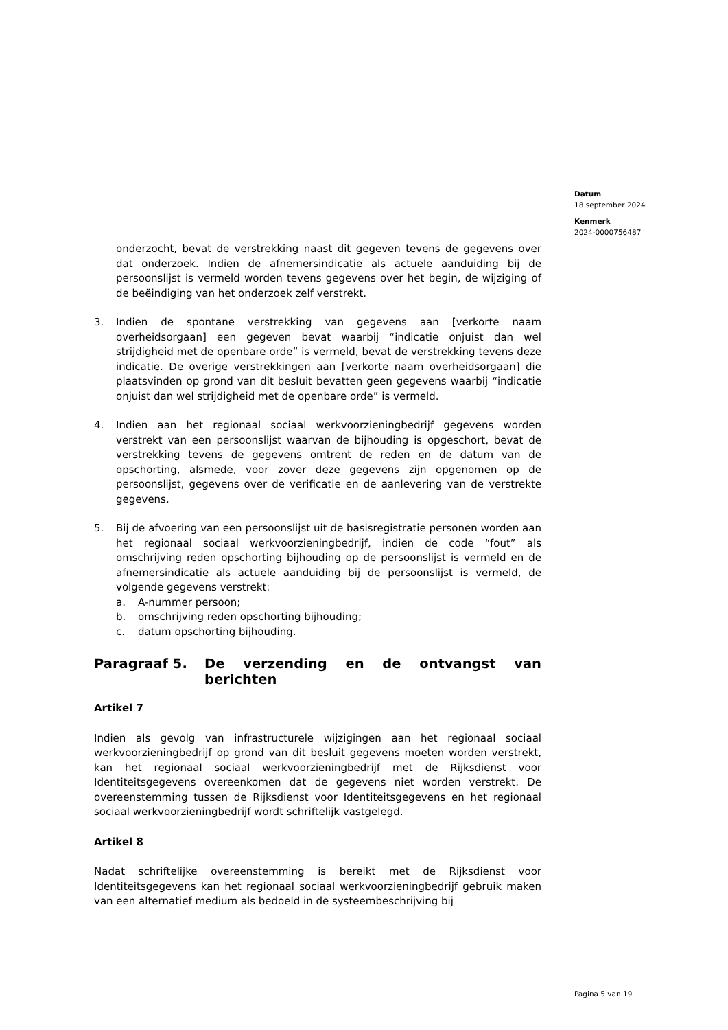Datum
18 september 2024
Kenmerk
2024-0000756487
onderzocht, bevat de verstrekking naast dit gegeven tevens de gegevens over dat onderzoek. Indien de afnemersindicatie als actuele aanduiding bij de persoonslijst is vermeld worden tevens gegevens over het begin, de wijziging of de beëindiging van het onderzoek zelf verstrekt.
3. Indien de spontane verstrekking van gegevens aan [verkorte naam overheidsorgaan] een gegeven bevat waarbij “indicatie onjuist dan wel strijdigheid met de openbare orde” is vermeld, bevat de verstrekking tevens deze indicatie. De overige verstrekkingen aan [verkorte naam overheidsorgaan] die plaatsvinden op grond van dit besluit bevatten geen gegevens waarbij “indicatie onjuist dan wel strijdigheid met de openbare orde” is vermeld.
4. Indien aan het regionaal sociaal werkvoorzieningbedrijf gegevens worden verstrekt van een persoonslijst waarvan de bijhouding is opgeschort, bevat de verstrekking tevens de gegevens omtrent de reden en de datum van de opschorting, alsmede, voor zover deze gegevens zijn opgenomen op de persoonslijst, gegevens over de verificatie en de aanlevering van de verstrekte gegevens.
5. Bij de afvoering van een persoonslijst uit de basisregistratie personen worden aan het regionaal sociaal werkvoorzieningbedrijf, indien de code “fout” als omschrijving reden opschorting bijhouding op de persoonslijst is vermeld en de afnemersindicatie als actuele aanduiding bij de persoonslijst is vermeld, de volgende gegevens verstrekt:
a. A-nummer persoon;
b. omschrijving reden opschorting bijhouding;
c. datum opschorting bijhouding.
Paragraaf 5. De verzending en de ontvangst van berichten
Artikel 7
Indien als gevolg van infrastructurele wijzigingen aan het regionaal sociaal werkvoorzieningbedrijf op grond van dit besluit gegevens moeten worden verstrekt, kan het regionaal sociaal werkvoorzieningbedrijf met de Rijksdienst voor Identiteitsgegevens overeenkomen dat de gegevens niet worden verstrekt. De overeenstemming tussen de Rijksdienst voor Identiteitsgegevens en het regionaal sociaal werkvoorzieningbedrijf wordt schriftelijk vastgelegd.
Artikel 8
Nadat schriftelijke overeenstemming is bereikt met de Rijksdienst voor Identiteitsgegevens kan het regionaal sociaal werkvoorzieningbedrijf gebruik maken van een alternatief medium als bedoeld in de systeembeschrijving bij
Pagina 5 van 19